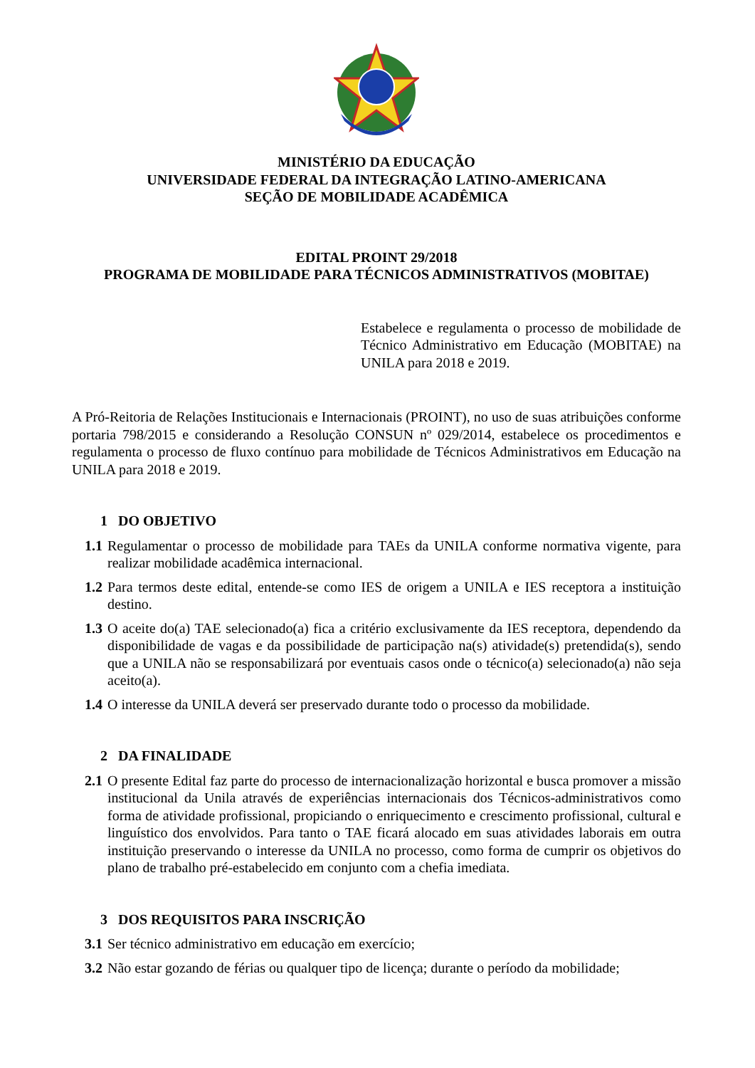MINISTÉRIO DA EDUCAÇÃO
UNIVERSIDADE FEDERAL DA INTEGRAÇÃO LATINO-AMERICANA
SEÇÃO DE MOBILIDADE ACADÊMICA
EDITAL PROINT 29/2018
PROGRAMA DE MOBILIDADE PARA TÉCNICOS ADMINISTRATIVOS (MOBITAE)
Estabelece e regulamenta o processo de mobilidade de Técnico Administrativo em Educação (MOBITAE) na UNILA para 2018 e 2019.
A Pró-Reitoria de Relações Institucionais e Internacionais (PROINT), no uso de suas atribuições conforme portaria 798/2015 e considerando a Resolução CONSUN nº 029/2014, estabelece os procedimentos e regulamenta o processo de fluxo contínuo para mobilidade de Técnicos Administrativos em Educação na UNILA para 2018 e 2019.
1 DO OBJETIVO
1.1 Regulamentar o processo de mobilidade para TAEs da UNILA conforme normativa vigente, para realizar mobilidade acadêmica internacional.
1.2 Para termos deste edital, entende-se como IES de origem a UNILA e IES receptora a instituição destino.
1.3 O aceite do(a) TAE selecionado(a) fica a critério exclusivamente da IES receptora, dependendo da disponibilidade de vagas e da possibilidade de participação na(s) atividade(s) pretendida(s), sendo que a UNILA não se responsabilizará por eventuais casos onde o técnico(a) selecionado(a) não seja aceito(a).
1.4 O interesse da UNILA deverá ser preservado durante todo o processo da mobilidade.
2 DA FINALIDADE
2.1 O presente Edital faz parte do processo de internacionalização horizontal e busca promover a missão institucional da Unila através de experiências internacionais dos Técnicos-administrativos como forma de atividade profissional, propiciando o enriquecimento e crescimento profissional, cultural e linguístico dos envolvidos. Para tanto o TAE ficará alocado em suas atividades laborais em outra instituição preservando o interesse da UNILA no processo, como forma de cumprir os objetivos do plano de trabalho pré-estabelecido em conjunto com a chefia imediata.
3 DOS REQUISITOS PARA INSCRIÇÃO
3.1 Ser técnico administrativo em educação em exercício;
3.2 Não estar gozando de férias ou qualquer tipo de licença; durante o período da mobilidade;